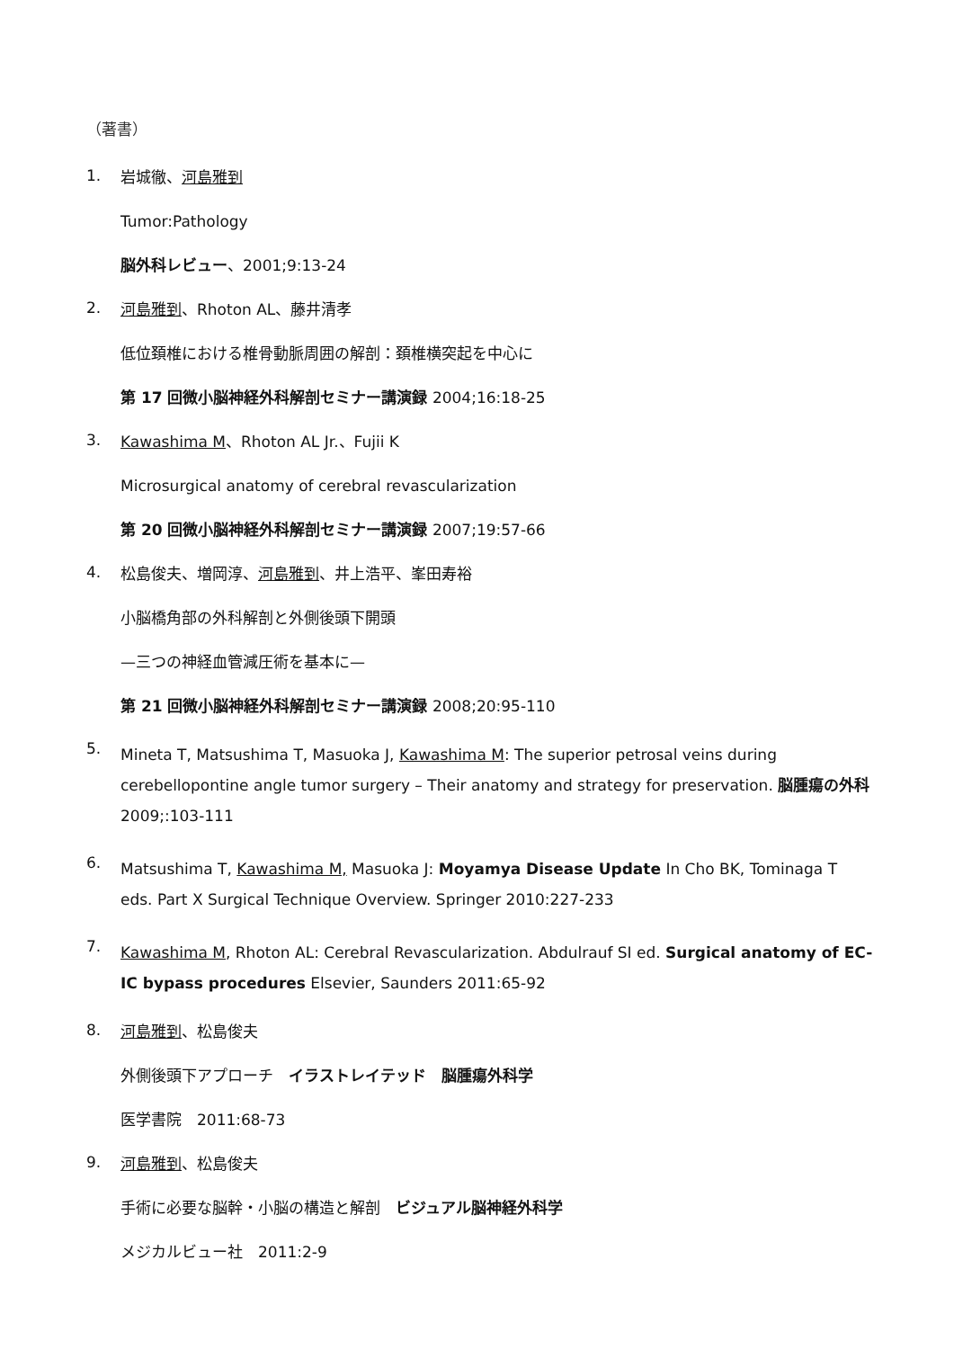（著書）
1.
岩城徹、河島雅到
Tumor:Pathology
脳外科レビュー、2001;9:13-24
2.
河島雅到、Rhoton AL、藤井清孝
低位頚椎における椎骨動脈周囲の解剖：頚椎横突起を中心に
第 17 回微小脳神経外科解剖セミナー講演録 2004;16:18-25
3.
Kawashima M、Rhoton AL Jr.、Fujii K
Microsurgical anatomy of cerebral revascularization
第 20 回微小脳神経外科解剖セミナー講演録 2007;19:57-66
4.
松島俊夫、増岡淳、河島雅到、井上浩平、峯田寿裕
小脳橋角部の外科解剖と外側後頭下開頭
—三つの神経血管減圧術を基本に—
第 21 回微小脳神経外科解剖セミナー講演録 2008;20:95-110
5.
Mineta T, Matsushima T, Masuoka J, Kawashima M: The superior petrosal veins during cerebellopontine angle tumor surgery – Their anatomy and strategy for preservation. 脳腫瘍の外科 2009;:103-111
6.
Matsushima T, Kawashima M, Masuoka J: Moyamya Disease Update In Cho BK, Tominaga T eds. Part X Surgical Technique Overview. Springer 2010:227-233
7.
Kawashima M, Rhoton AL: Cerebral Revascularization. Abdulrauf SI ed. Surgical anatomy of EC-IC bypass procedures Elsevier, Saunders 2011:65-92
8.
河島雅到、松島俊夫
外側後頭下アプローチ　イラストレイテッド　脳腫瘍外科学
医学書院　2011:68-73
9.
河島雅到、松島俊夫
手術に必要な脳幹・小脳の構造と解剖　ビジュアル脳神経外科学
メジカルビュー社　2011:2-9